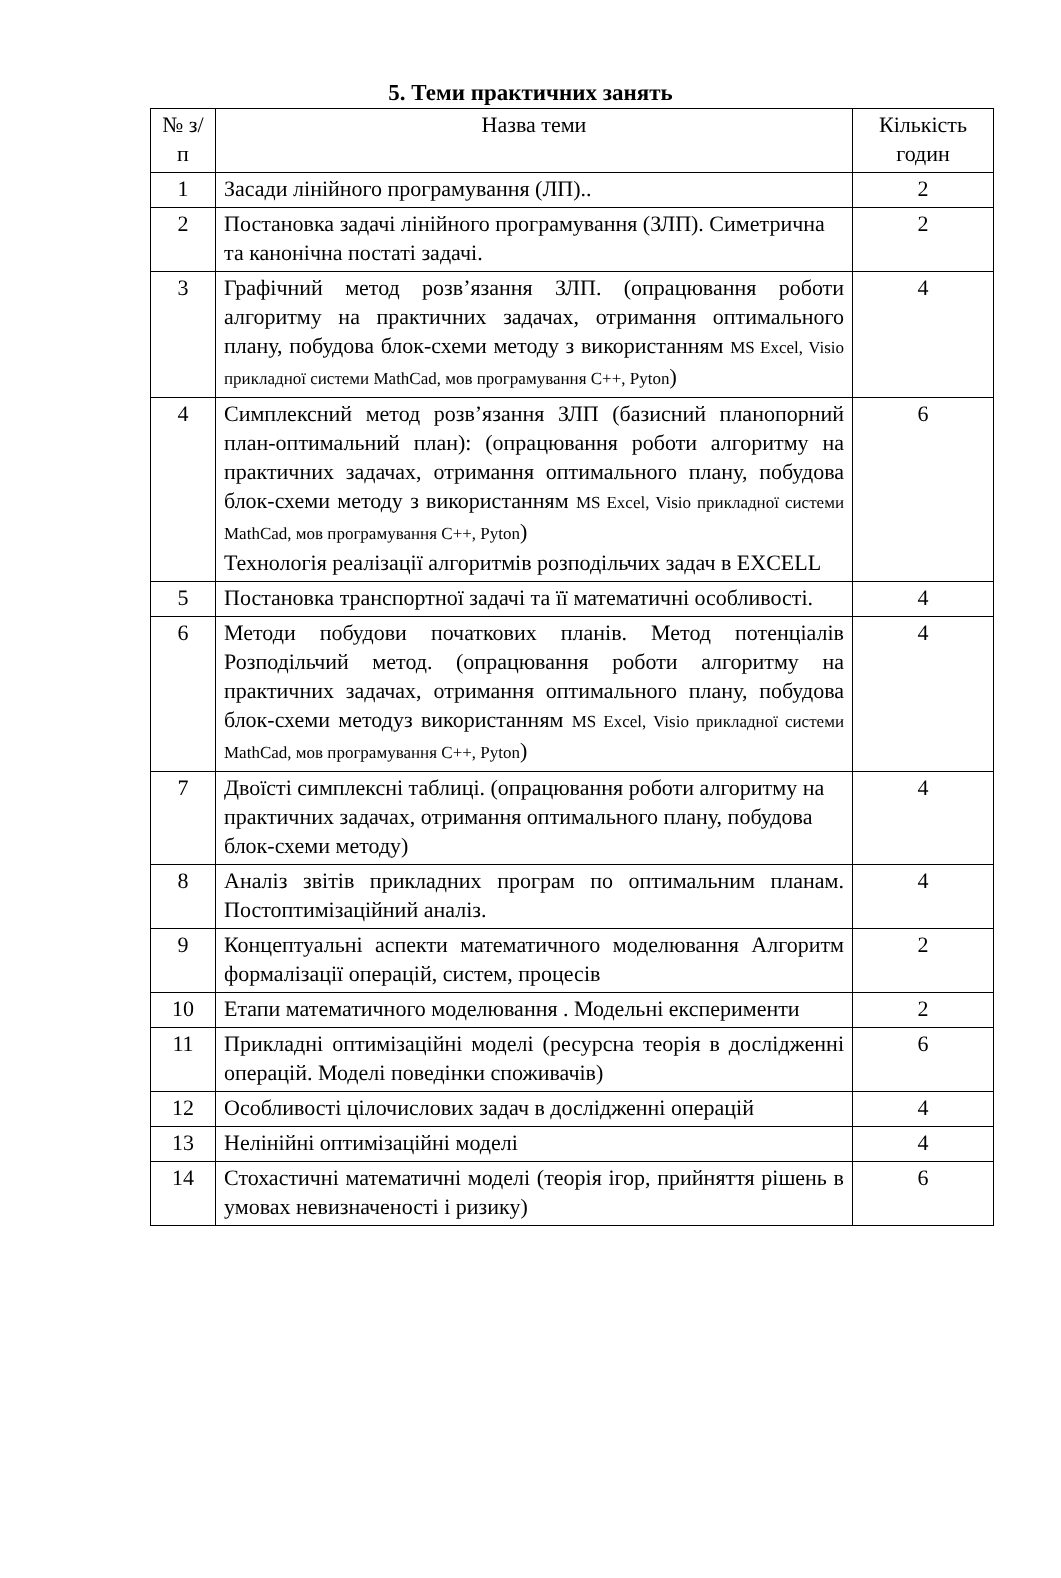5. Теми практичних занять
| № з/п | Назва теми | Кількість годин |
| --- | --- | --- |
| 1 | Засади лінійного програмування (ЛП).. | 2 |
| 2 | Постановка задачі лінійного програмування (ЗЛП). Симетрична та канонічна постаті задачі. | 2 |
| 3 | Графічний метод розв’язання ЗЛП. (опрацювання роботи алгоритму на практичних задачах, отримання оптимального плану, побудова блок-схеми методу з використанням MS Excel, Visio прикладної системи MathCad, мов програмування С++, Pyton ) | 4 |
| 4 | Симплексний метод розв’язання ЗЛП (базисний планопорний план-оптимальний план): (опрацювання роботи алгоритму на практичних задачах, отримання оптимального плану, побудова блок-схеми методу з використанням MS Excel, Visio прикладної системи MathCad, мов програмування С++, Pyton ) Технологія реалізації алгоритмів розподільчих задач в EXCELL | 6 |
| 5 | Постановка транспортної задачі та її математичні особливості. | 4 |
| 6 | Методи побудови початкових планів. Метод потенціалів Розподільчий метод. (опрацювання роботи алгоритму на практичних задачах, отримання оптимального плану, побудова блок-схеми методуз використанням MS Excel, Visio прикладної системи MathCad, мов програмування С++, Pyton ) | 4 |
| 7 | Двоїсті симплексні таблиці. (опрацювання роботи алгоритму на практичних задачах, отримання оптимального плану, побудова блок-схеми методу) | 4 |
| 8 | Аналіз звітів прикладних програм по оптимальним планам. Постоптимізаційний аналіз. | 4 |
| 9 | Концептуальні аспекти математичного моделювання Алгоритм формалізації операцій, систем, процесів | 2 |
| 10 | Етапи математичного моделювання . Модельні експерименти | 2 |
| 11 | Прикладні оптимізаційні моделі (ресурсна теорія в дослідженні операцій. Моделі поведінки споживачів) | 6 |
| 12 | Особливості цілочислових задач в дослідженні операцій | 4 |
| 13 | Нелінійні оптимізаційні моделі | 4 |
| 14 | Стохастичні математичні моделі (теорія ігор, прийняття рішень в умовах невизначеності і ризику) | 6 |